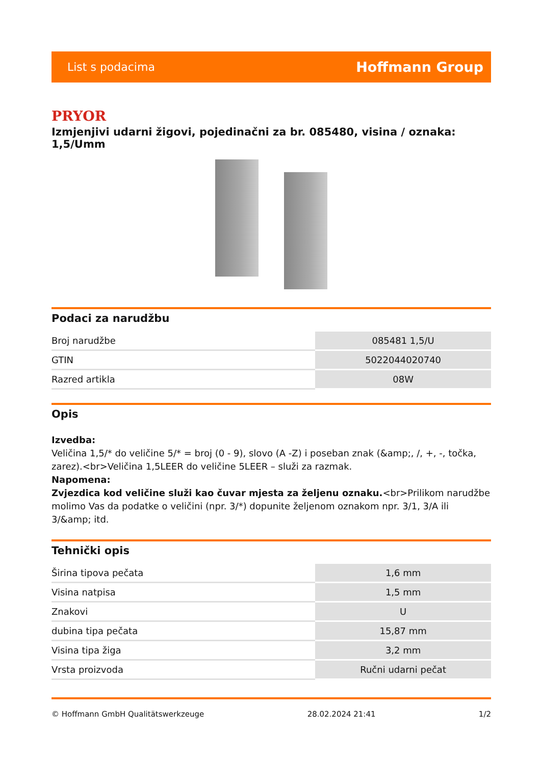List s podacima Hoffmann Group
PRYOR
Izmjenjivi udarni žigovi, pojedinačni za br. 085480, visina / oznaka: 1,5/Umm
Podaci za narudžbu
| Broj narudžbe | 085481 1,5/U |
| GTIN | 5022044020740 |
| Razred artikla | 08W |
Opis
Izvedba:
Veličina 1,5/* do veličine 5/* = broj (0 - 9), slovo (A -Z) i poseban znak (&amp;, /, +, -, točka, zarez).<br>Veličina 1,5LEER do veličine 5LEER – služi za razmak.
Napomena:
Zvjezdica kod veličine služi kao čuvar mjesta za željenu oznaku.<br>Prilikom narudžbe molimo Vas da podatke o veličini (npr. 3/*) dopunite željenom oznakom npr. 3/1, 3/A ili 3/&amp; itd.
Tehnički opis
| Širina tipova pečata | 1,6 mm |
| Visina natpisa | 1,5 mm |
| Znakovi | U |
| dubina tipa pečata | 15,87 mm |
| Visina tipa žiga | 3,2 mm |
| Vrsta proizvoda | Ručni udarni pečat |
© Hoffmann GmbH Qualitätswerkzeuge 28.02.2024 21:41 1/2